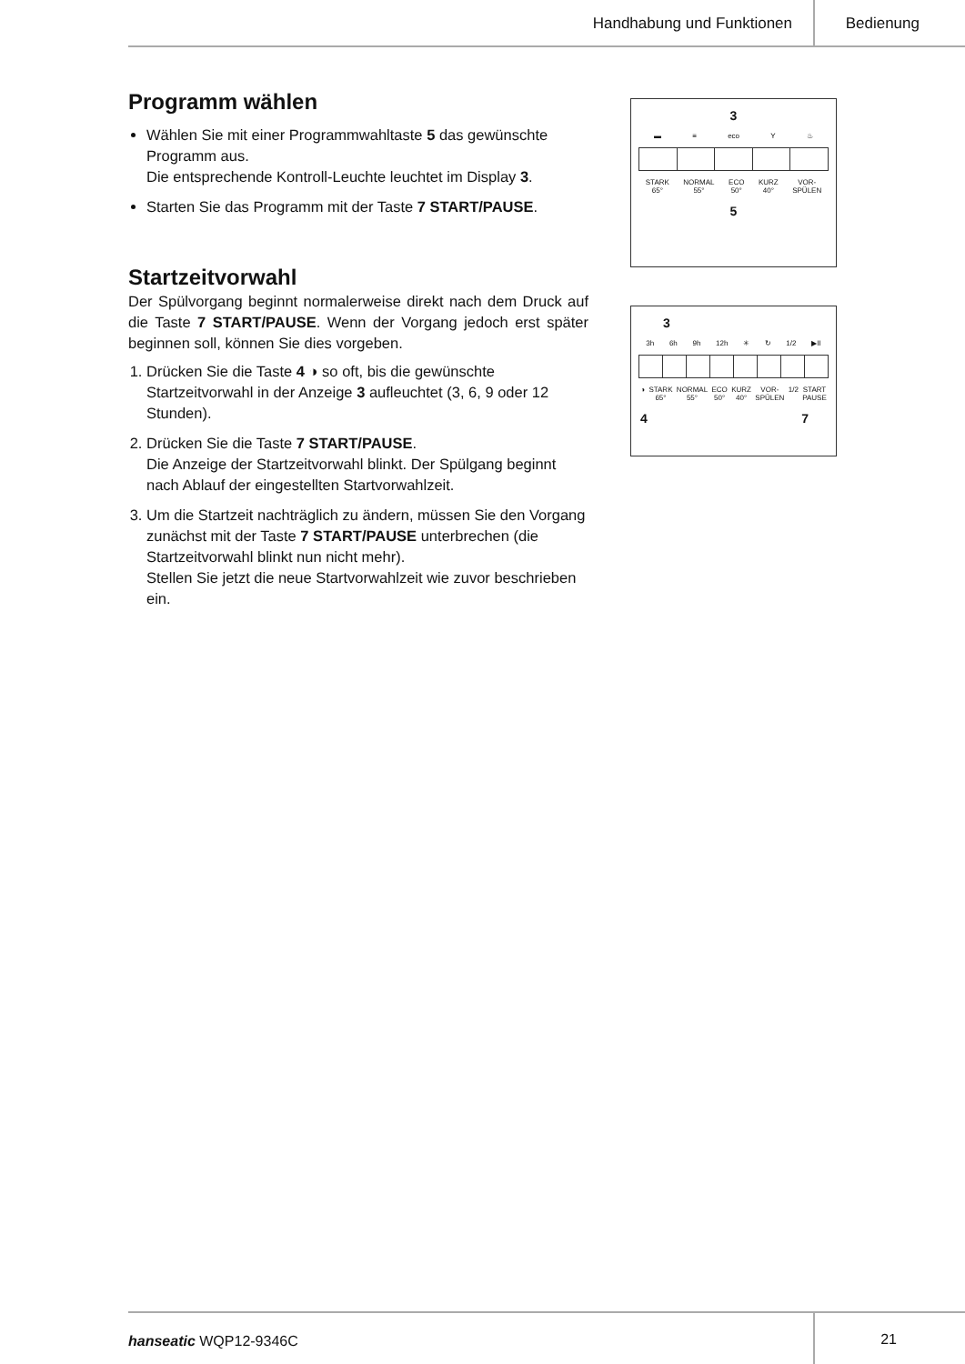Handhabung und Funktionen Bedienung
Programm wählen
Wählen Sie mit einer Programmwahltaste 5 das gewünschte Programm aus.
Die entsprechende Kontroll-Leuchte leuchtet im Display 3.
Starten Sie das Programm mit der Taste 7 START/PAUSE.
Startzeitvorwahl
Der Spülvorgang beginnt normalerweise direkt nach dem Druck auf die Taste 7 START/PAUSE. Wenn der Vorgang jedoch erst später beginnen soll, können Sie dies vorgeben.
1. Drücken Sie die Taste 4 ◑ so oft, bis die gewünschte Startzeitvorwahl in der Anzeige 3 aufleuchtet (3, 6, 9 oder 12 Stunden).
2. Drücken Sie die Taste 7 START/PAUSE.
Die Anzeige der Startzeitvorwahl blinkt. Der Spülgang beginnt nach Ablauf der eingestellten Startvorwahlzeit.
3. Um die Startzeit nachträglich zu ändern, müssen Sie den Vorgang zunächst mit der Taste 7 START/PAUSE unterbrechen (die Startzeitvorwahl blinkt nun nicht mehr).
Stellen Sie jetzt die neue Startvorwahlzeit wie zuvor beschrieben ein.
3
▬ ≡ eco Y ♨
STARK
65° NORMAL
55° ECO
50° KURZ
40° VOR-
SPÜLEN
5
3
3h 6h 9h 12h ✳ ↻ 1/2 ▶II
◑ STARK
65° NORMAL
55° ECO
50° KURZ
40° VOR-
SPÜLEN 1/2 START
PAUSE
4 7
hanseatic WQP12-9346C 21